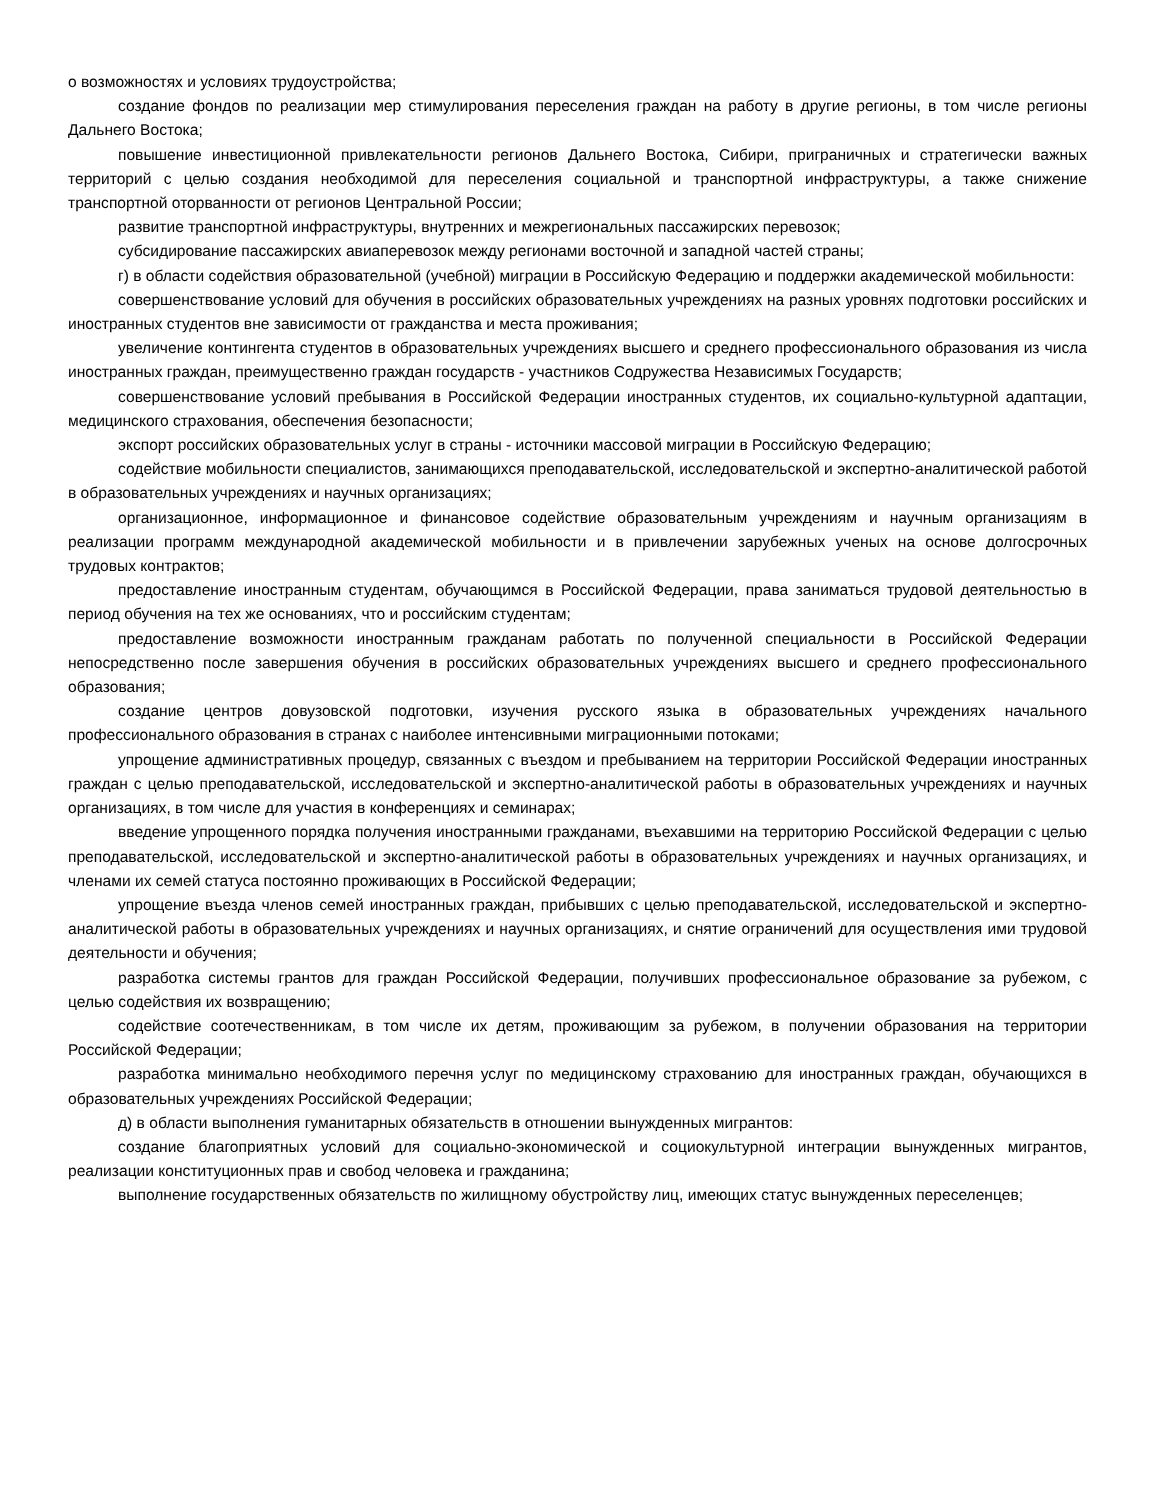о возможностях и условиях трудоустройства;
создание фондов по реализации мер стимулирования переселения граждан на работу в другие регионы, в том числе регионы Дальнего Востока;
повышение инвестиционной привлекательности регионов Дальнего Востока, Сибири, приграничных и стратегически важных территорий с целью создания необходимой для переселения социальной и транспортной инфраструктуры, а также снижение транспортной оторванности от регионов Центральной России;
развитие транспортной инфраструктуры, внутренних и межрегиональных пассажирских перевозок;
субсидирование пассажирских авиаперевозок между регионами восточной и западной частей страны;
г) в области содействия образовательной (учебной) миграции в Российскую Федерацию и поддержки академической мобильности:
совершенствование условий для обучения в российских образовательных учреждениях на разных уровнях подготовки российских и иностранных студентов вне зависимости от гражданства и места проживания;
увеличение контингента студентов в образовательных учреждениях высшего и среднего профессионального образования из числа иностранных граждан, преимущественно граждан государств - участников Содружества Независимых Государств;
совершенствование условий пребывания в Российской Федерации иностранных студентов, их социально-культурной адаптации, медицинского страхования, обеспечения безопасности;
экспорт российских образовательных услуг в страны - источники массовой миграции в Российскую Федерацию;
содействие мобильности специалистов, занимающихся преподавательской, исследовательской и экспертно-аналитической работой в образовательных учреждениях и научных организациях;
организационное, информационное и финансовое содействие образовательным учреждениям и научным организациям в реализации программ международной академической мобильности и в привлечении зарубежных ученых на основе долгосрочных трудовых контрактов;
предоставление иностранным студентам, обучающимся в Российской Федерации, права заниматься трудовой деятельностью в период обучения на тех же основаниях, что и российским студентам;
предоставление возможности иностранным гражданам работать по полученной специальности в Российской Федерации непосредственно после завершения обучения в российских образовательных учреждениях высшего и среднего профессионального образования;
создание центров довузовской подготовки, изучения русского языка в образовательных учреждениях начального профессионального образования в странах с наиболее интенсивными миграционными потоками;
упрощение административных процедур, связанных с въездом и пребыванием на территории Российской Федерации иностранных граждан с целью преподавательской, исследовательской и экспертно-аналитической работы в образовательных учреждениях и научных организациях, в том числе для участия в конференциях и семинарах;
введение упрощенного порядка получения иностранными гражданами, въехавшими на территорию Российской Федерации с целью преподавательской, исследовательской и экспертно-аналитической работы в образовательных учреждениях и научных организациях, и членами их семей статуса постоянно проживающих в Российской Федерации;
упрощение въезда членов семей иностранных граждан, прибывших с целью преподавательской, исследовательской и экспертно-аналитической работы в образовательных учреждениях и научных организациях, и снятие ограничений для осуществления ими трудовой деятельности и обучения;
разработка системы грантов для граждан Российской Федерации, получивших профессиональное образование за рубежом, с целью содействия их возвращению;
содействие соотечественникам, в том числе их детям, проживающим за рубежом, в получении образования на территории Российской Федерации;
разработка минимально необходимого перечня услуг по медицинскому страхованию для иностранных граждан, обучающихся в образовательных учреждениях Российской Федерации;
д) в области выполнения гуманитарных обязательств в отношении вынужденных мигрантов:
создание благоприятных условий для социально-экономической и социокультурной интеграции вынужденных мигрантов, реализации конституционных прав и свобод человека и гражданина;
выполнение государственных обязательств по жилищному обустройству лиц, имеющих статус вынужденных переселенцев;